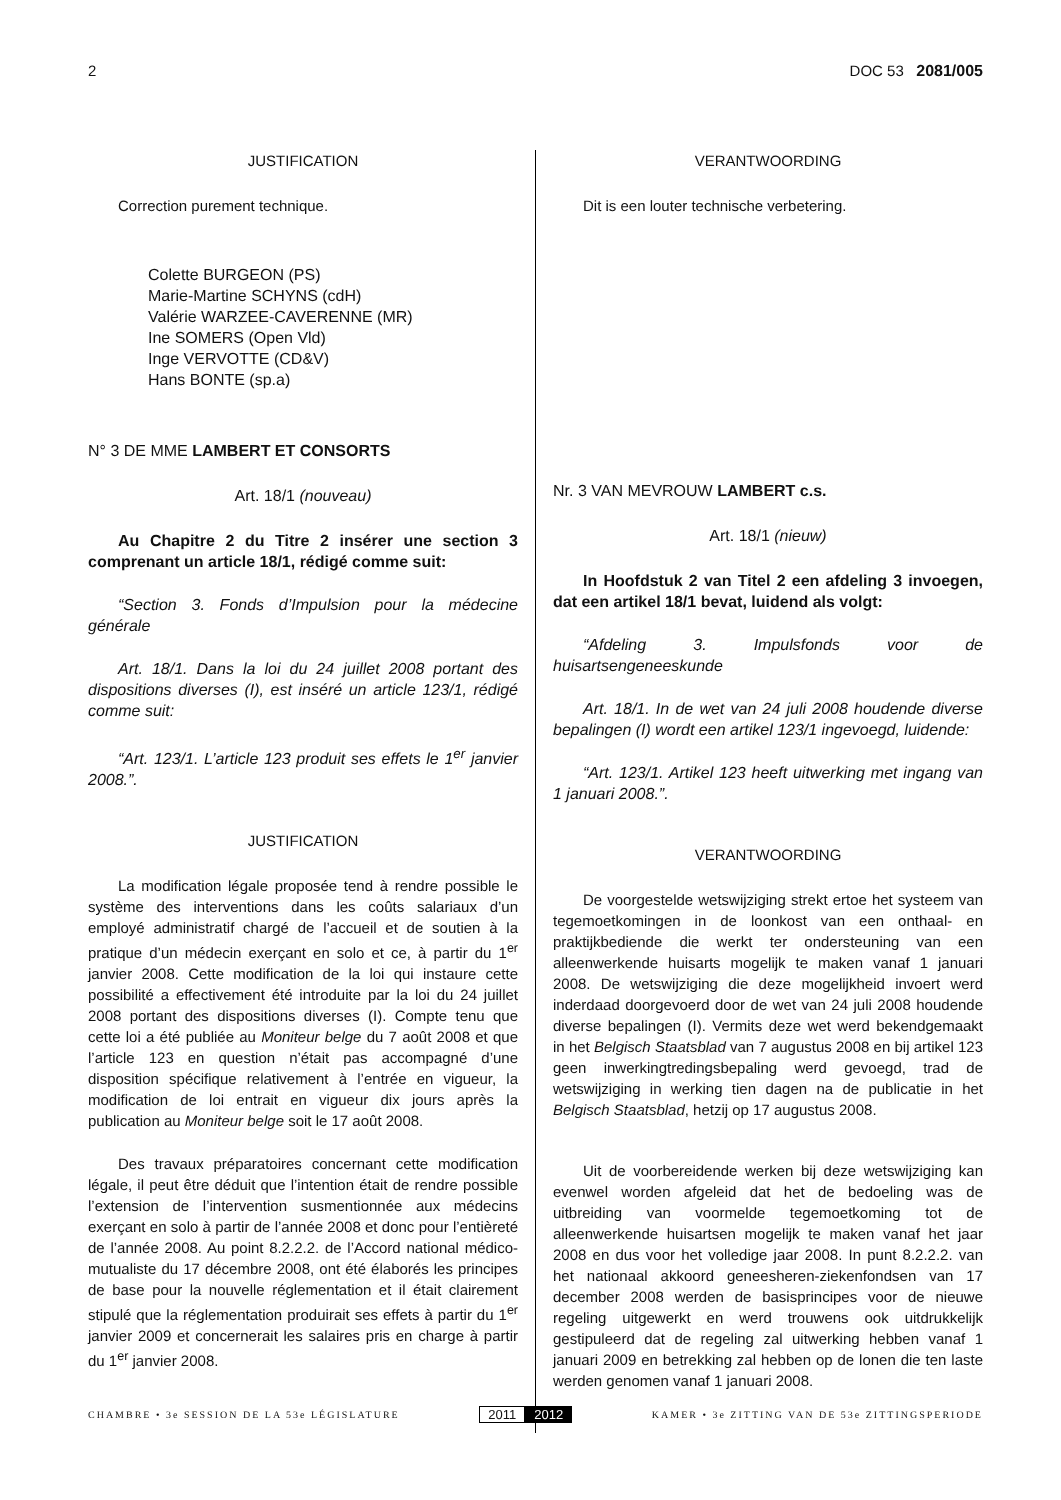2 DOC 53 2081/005
JUSTIFICATION
Correction purement technique.
Colette BURGEON (PS)
Marie-Martine SCHYNS (cdH)
Valérie WARZEE-CAVERENNE (MR)
Ine SOMERS (Open Vld)
Inge VERVOTTE (CD&V)
Hans BONTE (sp.a)
N° 3 DE MME LAMBERT ET CONSORTS
Art. 18/1 (nouveau)
Au Chapitre 2 du Titre 2 insérer une section 3 comprenant un article 18/1, rédigé comme suit:
“Section 3. Fonds d’Impulsion pour la médecine générale
Art. 18/1. Dans la loi du 24 juillet 2008 portant des dispositions diverses (I), est inséré un article 123/1, rédigé comme suit:
“Art. 123/1. L’article 123 produit ses effets le 1<sup>er</sup> janvier 2008.”.
JUSTIFICATION
La modification légale proposée tend à rendre possible le système des interventions dans les coûts salariaux d’un employé administratif chargé de l’accueil et de soutien à la pratique d’un médecin exerçant en solo et ce, à partir du 1<sup>er</sup> janvier 2008. Cette modification de la loi qui instaure cette possibilité a effectivement été introduite par la loi du 24 juillet 2008 portant des dispositions diverses (I). Compte tenu que cette loi a été publiée au Moniteur belge du 7 août 2008 et que l’article 123 en question n’était pas accompagné d’une disposition spécifique relativement à l’entrée en vigueur, la modification de loi entrait en vigueur dix jours après la publication au Moniteur belge soit le 17 août 2008.
Des travaux préparatoires concernant cette modification légale, il peut être déduit que l’intention était de rendre possible l’extension de l’intervention susmentionnée aux médecins exerçant en solo à partir de l’année 2008 et donc pour l’entièreté de l’année 2008. Au point 8.2.2.2. de l’Accord national médico-mutualiste du 17 décembre 2008, ont été élaborés les principes de base pour la nouvelle réglementation et il était clairement stipulé que la réglementation produirait ses effets à partir du 1<sup>er</sup> janvier 2009 et concernerait les salaires pris en charge à partir du 1<sup>er</sup> janvier 2008.
VERANTWOORDING
Dit is een louter technische verbetering.
Nr. 3 VAN MEVROUW LAMBERT c.s.
Art. 18/1 (nieuw)
In Hoofdstuk 2 van Titel 2 een afdeling 3 invoegen, dat een artikel 18/1 bevat, luidend als volgt:
“Afdeling 3. Impulsfonds voor de huisartsengeneeskunde
Art. 18/1. In de wet van 24 juli 2008 houdende diverse bepalingen (I) wordt een artikel 123/1 ingevoegd, luidende:
“Art. 123/1. Artikel 123 heeft uitwerking met ingang van 1 januari 2008.”.
VERANTWOORDING
De voorgestelde wetswijziging strekt ertoe het systeem van tegemoetkomingen in de loonkost van een onthaal- en praktijkbediende die werkt ter ondersteuning van een alleenwerkende huisarts mogelijk te maken vanaf 1 januari 2008. De wetswijziging die deze mogelijkheid invoert werd inderdaad doorgevoerd door de wet van 24 juli 2008 houdende diverse bepalingen (I). Vermits deze wet werd bekendgemaakt in het Belgisch Staatsblad van 7 augustus 2008 en bij artikel 123 geen inwerkingtredingsbepaling werd gevoegd, trad de wetswijziging in werking tien dagen na de publicatie in het Belgisch Staatsblad, hetzij op 17 augustus 2008.
Uit de voorbereidende werken bij deze wetswijziging kan evenwel worden afgeleid dat het de bedoeling was de uitbreiding van voormelde tegemoetkoming tot de alleenwerkende huisartsen mogelijk te maken vanaf het jaar 2008 en dus voor het volledige jaar 2008. In punt 8.2.2.2. van het nationaal akkoord geneesheren-ziekenfondsen van 17 december 2008 werden de basisprincipes voor de nieuwe regeling uitgewerkt en werd trouwens ook uitdrukkelijk gestipuleerd dat de regeling zal uitwerking hebben vanaf 1 januari 2009 en betrekking zal hebben op de lonen die ten laste werden genomen vanaf 1 januari 2008.
CHAMBRE • 3e SESSION DE LA 53e LÉGISLATURE 2011 2012 KAMER • 3e ZITTING VAN DE 53e ZITTINGSPERIODE